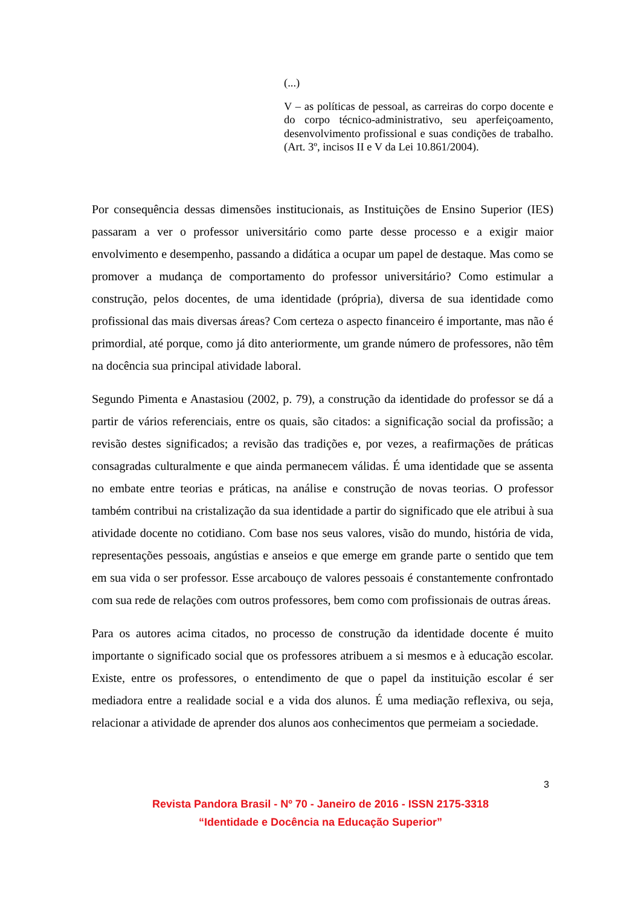(...)
V – as políticas de pessoal, as carreiras do corpo docente e do corpo técnico-administrativo, seu aperfeiçoamento, desenvolvimento profissional e suas condições de trabalho. (Art. 3º, incisos II e V da Lei 10.861/2004).
Por consequência dessas dimensões institucionais, as Instituições de Ensino Superior (IES) passaram a ver o professor universitário como parte desse processo e a exigir maior envolvimento e desempenho, passando a didática a ocupar um papel de destaque. Mas como se promover a mudança de comportamento do professor universitário? Como estimular a construção, pelos docentes, de uma identidade (própria), diversa de sua identidade como profissional das mais diversas áreas? Com certeza o aspecto financeiro é importante, mas não é primordial, até porque, como já dito anteriormente, um grande número de professores, não têm na docência sua principal atividade laboral.
Segundo Pimenta e Anastasiou (2002, p. 79), a construção da identidade do professor se dá a partir de vários referenciais, entre os quais, são citados: a significação social da profissão; a revisão destes significados; a revisão das tradições e, por vezes, a reafirmações de práticas consagradas culturalmente e que ainda permanecem válidas. É uma identidade que se assenta no embate entre teorias e práticas, na análise e construção de novas teorias. O professor também contribui na cristalização da sua identidade a partir do significado que ele atribui à sua atividade docente no cotidiano. Com base nos seus valores, visão do mundo, história de vida, representações pessoais, angústias e anseios e que emerge em grande parte o sentido que tem em sua vida o ser professor. Esse arcabouço de valores pessoais é constantemente confrontado com sua rede de relações com outros professores, bem como com profissionais de outras áreas.
Para os autores acima citados, no processo de construção da identidade docente é muito importante o significado social que os professores atribuem a si mesmos e à educação escolar. Existe, entre os professores, o entendimento de que o papel da instituição escolar é ser mediadora entre a realidade social e a vida dos alunos. É uma mediação reflexiva, ou seja, relacionar a atividade de aprender dos alunos aos conhecimentos que permeiam a sociedade.
3
Revista Pandora Brasil - Nº 70 - Janeiro de 2016 - ISSN 2175-3318
“Identidade e Docência na Educação Superior”